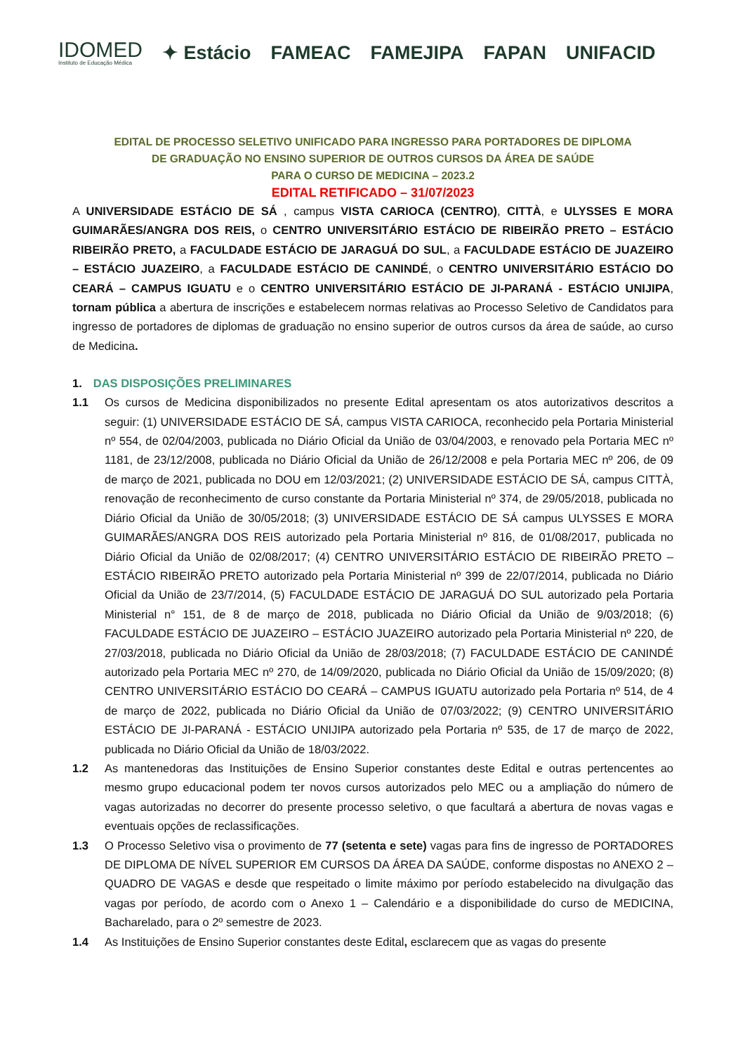IDOMED
Instituto de Educação Médica
✦ Estácio FAMEAC FAMEJIPA FAPAN UNIFACID
EDITAL DE PROCESSO SELETIVO UNIFICADO PARA INGRESSO PARA PORTADORES DE DIPLOMA
DE GRADUAÇÃO NO ENSINO SUPERIOR DE OUTROS CURSOS DA ÁREA DE SAÚDE
PARA O CURSO DE MEDICINA – 2023.2
EDITAL RETIFICADO – 31/07/2023
A UNIVERSIDADE ESTÁCIO DE SÁ , campus VISTA CARIOCA (CENTRO), CITTÀ, e ULYSSES E MORA GUIMARÃES/ANGRA DOS REIS, o CENTRO UNIVERSITÁRIO ESTÁCIO DE RIBEIRÃO PRETO – ESTÁCIO RIBEIRÃO PRETO, a FACULDADE ESTÁCIO DE JARAGUÁ DO SUL, a FACULDADE ESTÁCIO DE JUAZEIRO – ESTÁCIO JUAZEIRO, a FACULDADE ESTÁCIO DE CANINDÉ, o CENTRO UNIVERSITÁRIO ESTÁCIO DO CEARÁ – CAMPUS IGUATU e o CENTRO UNIVERSITÁRIO ESTÁCIO DE JI-PARANÁ - ESTÁCIO UNIJIPA, tornam pública a abertura de inscrições e estabelecem normas relativas ao Processo Seletivo de Candidatos para ingresso de portadores de diplomas de graduação no ensino superior de outros cursos da área de saúde, ao curso de Medicina.
1. DAS DISPOSIÇÕES PRELIMINARES
1.1
Os cursos de Medicina disponibilizados no presente Edital apresentam os atos autorizativos descritos a seguir: (1) UNIVERSIDADE ESTÁCIO DE SÁ, campus VISTA CARIOCA, reconhecido pela Portaria Ministerial nº 554, de 02/04/2003, publicada no Diário Oficial da União de 03/04/2003, e renovado pela Portaria MEC nº 1181, de 23/12/2008, publicada no Diário Oficial da União de 26/12/2008 e pela Portaria MEC nº 206, de 09 de março de 2021, publicada no DOU em 12/03/2021; (2) UNIVERSIDADE ESTÁCIO DE SÁ, campus CITTÀ, renovação de reconhecimento de curso constante da Portaria Ministerial nº 374, de 29/05/2018, publicada no Diário Oficial da União de 30/05/2018; (3) UNIVERSIDADE ESTÁCIO DE SÁ campus ULYSSES E MORA GUIMARÃES/ANGRA DOS REIS autorizado pela Portaria Ministerial nº 816, de 01/08/2017, publicada no Diário Oficial da União de 02/08/2017; (4) CENTRO UNIVERSITÁRIO ESTÁCIO DE RIBEIRÃO PRETO – ESTÁCIO RIBEIRÃO PRETO autorizado pela Portaria Ministerial nº 399 de 22/07/2014, publicada no Diário Oficial da União de 23/7/2014, (5) FACULDADE ESTÁCIO DE JARAGUÁ DO SUL autorizado pela Portaria Ministerial n° 151, de 8 de março de 2018, publicada no Diário Oficial da União de 9/03/2018; (6) FACULDADE ESTÁCIO DE JUAZEIRO – ESTÁCIO JUAZEIRO autorizado pela Portaria Ministerial nº 220, de 27/03/2018, publicada no Diário Oficial da União de 28/03/2018; (7) FACULDADE ESTÁCIO DE CANINDÉ autorizado pela Portaria MEC nº 270, de 14/09/2020, publicada no Diário Oficial da União de 15/09/2020; (8) CENTRO UNIVERSITÁRIO ESTÁCIO DO CEARÁ – CAMPUS IGUATU autorizado pela Portaria nº 514, de 4 de março de 2022, publicada no Diário Oficial da União de 07/03/2022; (9) CENTRO UNIVERSITÁRIO ESTÁCIO DE JI-PARANÁ - ESTÁCIO UNIJIPA autorizado pela Portaria nº 535, de 17 de março de 2022, publicada no Diário Oficial da União de 18/03/2022.
1.2
As mantenedoras das Instituições de Ensino Superior constantes deste Edital e outras pertencentes ao mesmo grupo educacional podem ter novos cursos autorizados pelo MEC ou a ampliação do número de vagas autorizadas no decorrer do presente processo seletivo, o que facultará a abertura de novas vagas e eventuais opções de reclassificações.
1.3
O Processo Seletivo visa o provimento de 77 (setenta e sete) vagas para fins de ingresso de PORTADORES DE DIPLOMA DE NÍVEL SUPERIOR EM CURSOS DA ÁREA DA SAÚDE, conforme dispostas no ANEXO 2 – QUADRO DE VAGAS e desde que respeitado o limite máximo por período estabelecido na divulgação das vagas por período, de acordo com o Anexo 1 – Calendário e a disponibilidade do curso de MEDICINA, Bacharelado, para o 2º semestre de 2023.
1.4
As Instituições de Ensino Superior constantes deste Edital, esclarecem que as vagas do presente